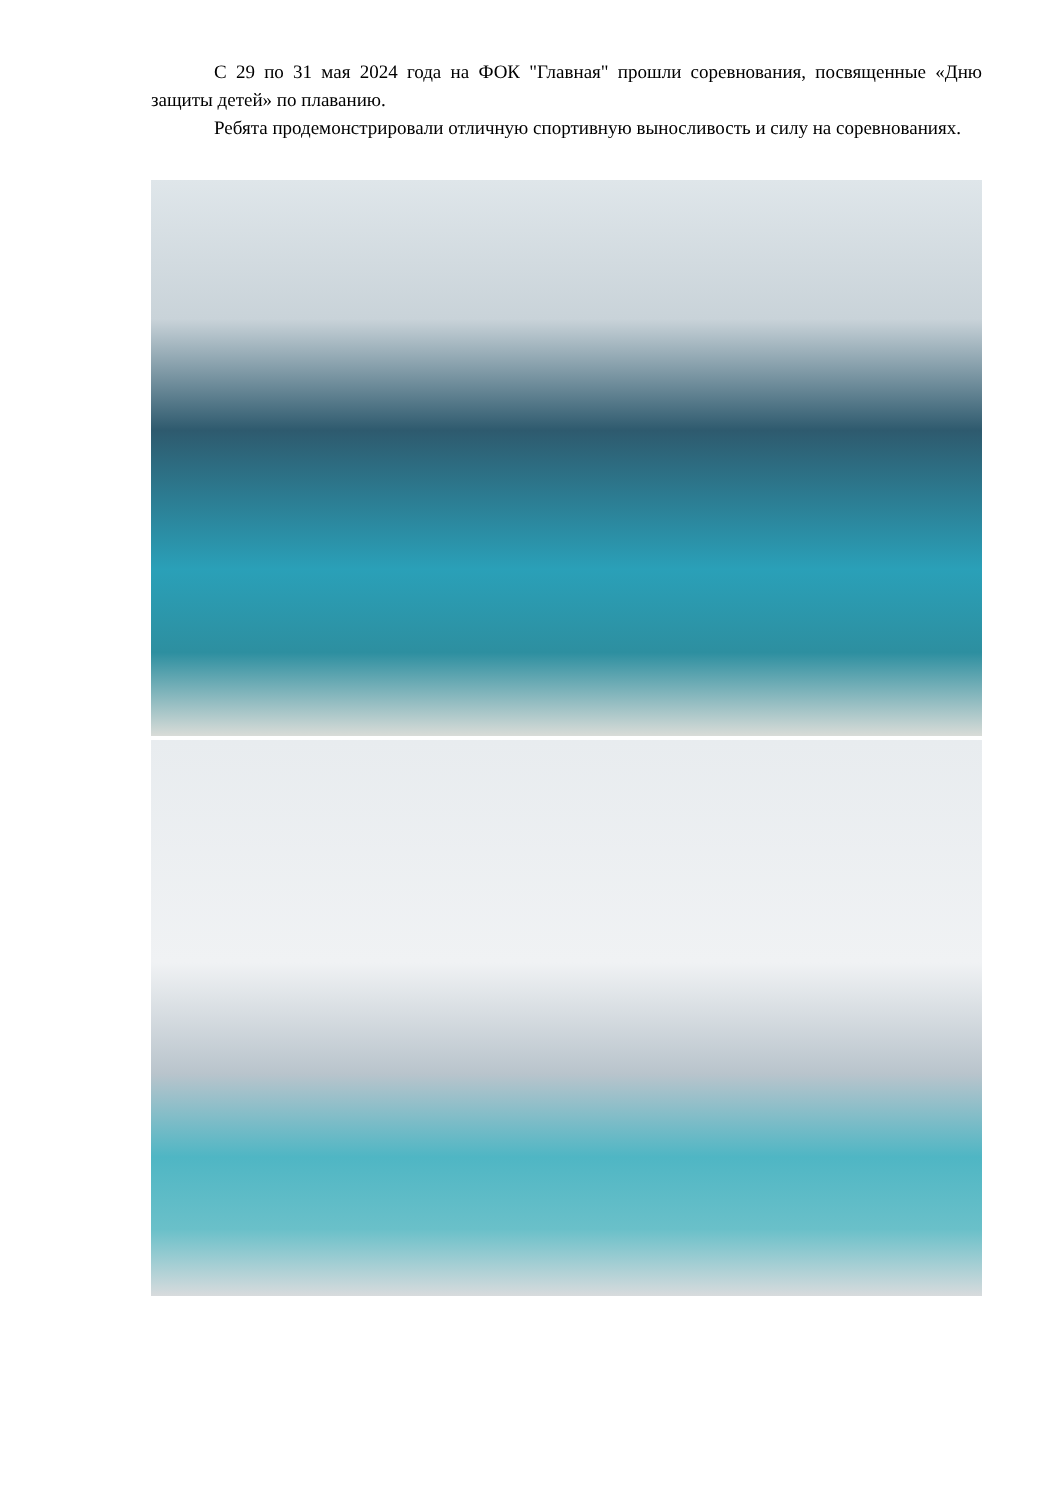С 29 по 31 мая 2024 года на ФОК "Главная" прошли соревнования, посвященные «Дню защиты детей» по плаванию.
Ребята продемонстрировали отличную спортивную выносливость и силу на соревнованиях.